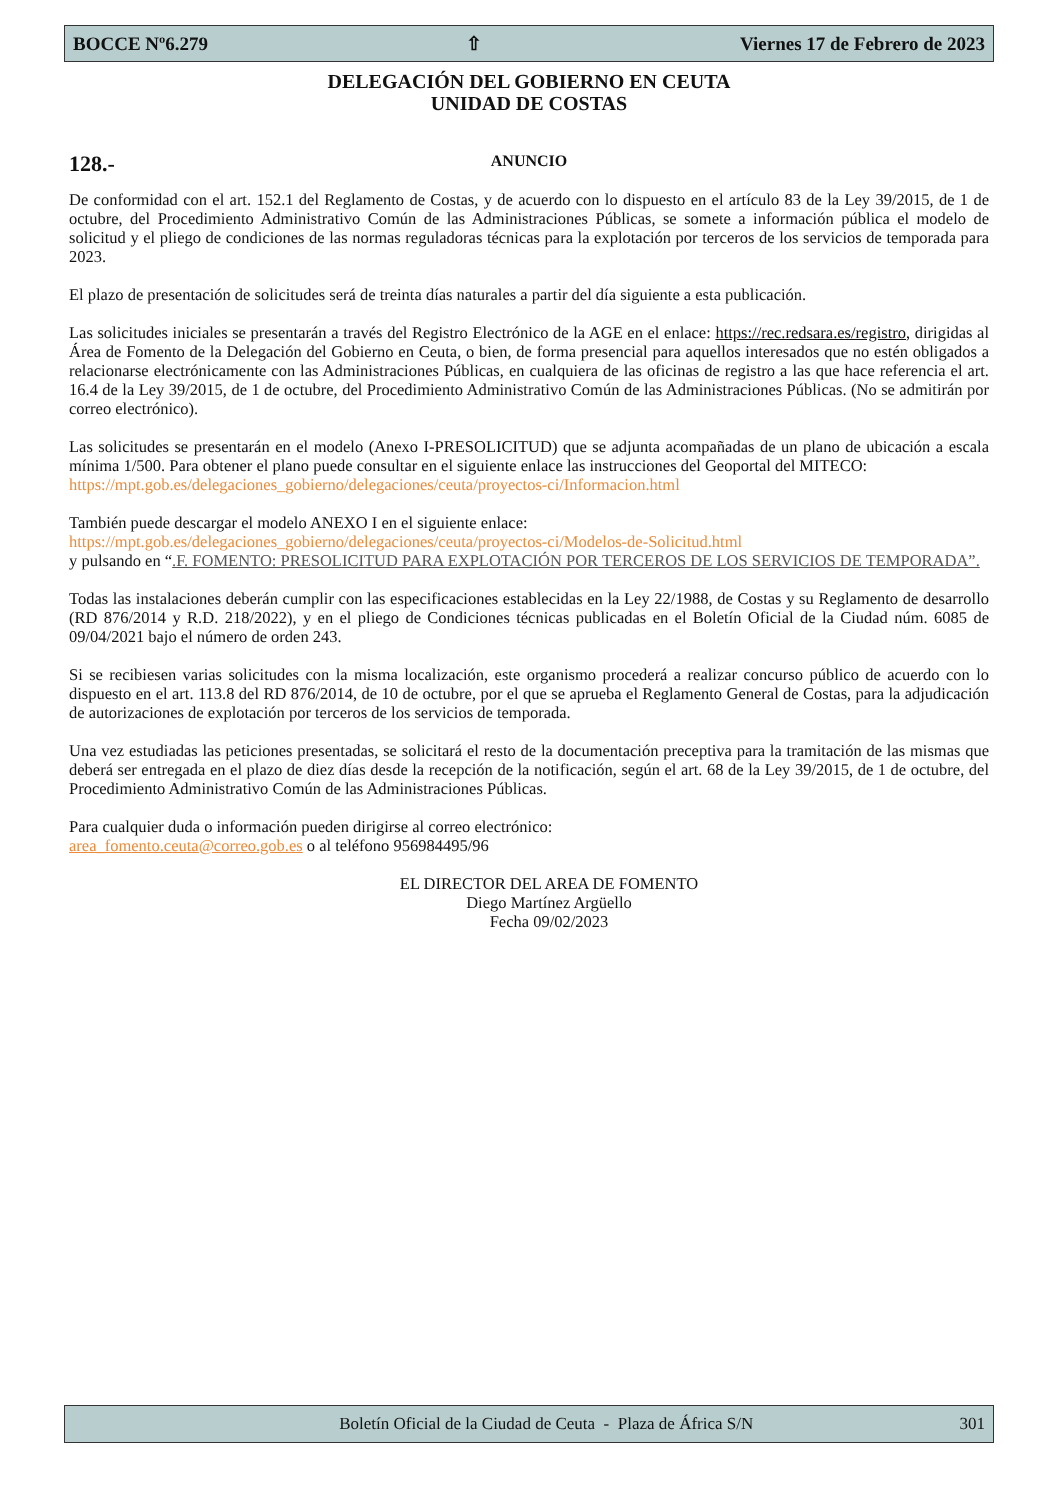BOCCE Nº6.279 ⇧ Viernes 17 de Febrero de 2023
DELEGACIÓN DEL GOBIERNO EN CEUTA
UNIDAD DE COSTAS
128.-
ANUNCIO
De conformidad con el art. 152.1 del Reglamento de Costas, y de acuerdo con lo dispuesto en el artículo 83 de la Ley 39/2015, de 1 de octubre, del Procedimiento Administrativo Común de las Administraciones Públicas, se somete a información pública el modelo de solicitud y el pliego de condiciones de las normas reguladoras técnicas para la explotación por terceros de los servicios de temporada para 2023.
El plazo de presentación de solicitudes será de treinta días naturales a partir del día siguiente a esta publicación.
Las solicitudes iniciales se presentarán a través del Registro Electrónico de la AGE en el enlace: https://rec.redsara.es/registro, dirigidas al Área de Fomento de la Delegación del Gobierno en Ceuta, o bien, de forma presencial para aquellos interesados que no estén obligados a relacionarse electrónicamente con las Administraciones Públicas, en cualquiera de las oficinas de registro a las que hace referencia el art. 16.4 de la Ley 39/2015, de 1 de octubre, del Procedimiento Administrativo Común de las Administraciones Públicas. (No se admitirán por correo electrónico).
Las solicitudes se presentarán en el modelo (Anexo I-PRESOLICITUD) que se adjunta acompañadas de un plano de ubicación a escala mínima 1/500. Para obtener el plano puede consultar en el siguiente enlace las instrucciones del Geoportal del MITECO:
https://mpt.gob.es/delegaciones_gobierno/delegaciones/ceuta/proyectos-ci/Informacion.html
También puede descargar el modelo ANEXO I en el siguiente enlace:
https://mpt.gob.es/delegaciones_gobierno/delegaciones/ceuta/proyectos-ci/Modelos-de-Solicitud.html
y pulsando en “.F. FOMENTO: PRESOLICITUD PARA EXPLOTACIÓN POR TERCEROS DE LOS SERVICIOS DE TEMPORADA”.
Todas las instalaciones deberán cumplir con las especificaciones establecidas en la Ley 22/1988, de Costas y su Reglamento de desarrollo (RD 876/2014 y R.D. 218/2022), y en el pliego de Condiciones técnicas publicadas en el Boletín Oficial de la Ciudad núm. 6085 de 09/04/2021 bajo el número de orden 243.
Si se recibiesen varias solicitudes con la misma localización, este organismo procederá a realizar concurso público de acuerdo con lo dispuesto en el art. 113.8 del RD 876/2014, de 10 de octubre, por el que se aprueba el Reglamento General de Costas, para la adjudicación de autorizaciones de explotación por terceros de los servicios de temporada.
Una vez estudiadas las peticiones presentadas, se solicitará el resto de la documentación preceptiva para la tramitación de las mismas que deberá ser entregada en el plazo de diez días desde la recepción de la notificación, según el art. 68 de la Ley 39/2015, de 1 de octubre, del Procedimiento Administrativo Común de las Administraciones Públicas.
Para cualquier duda o información pueden dirigirse al correo electrónico:
area_fomento.ceuta@correo.gob.es o al teléfono 956984495/96
EL DIRECTOR DEL AREA DE FOMENTO
Diego Martínez Argüello
Fecha 09/02/2023
Boletín Oficial de la Ciudad de Ceuta - Plaza de África S/N 301